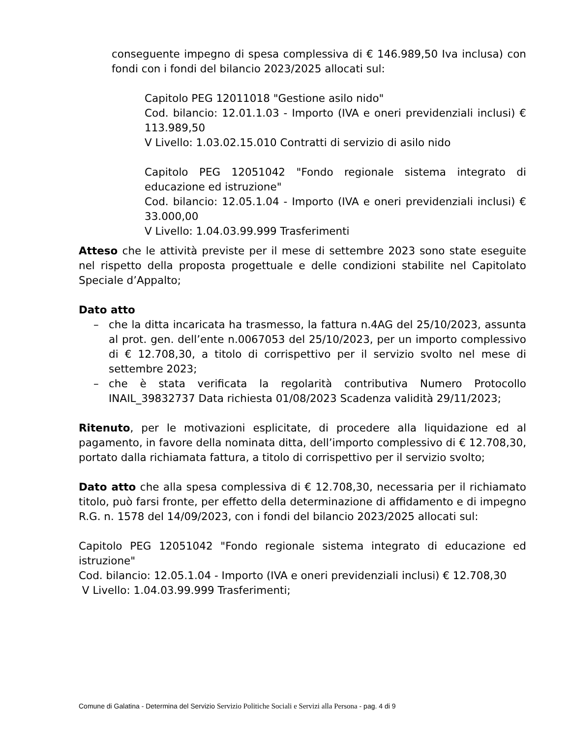conseguente impegno di spesa complessiva di € 146.989,50 Iva inclusa) con fondi con i fondi del bilancio 2023/2025 allocati sul:
Capitolo PEG 12011018 "Gestione asilo nido"
Cod. bilancio: 12.01.1.03 - Importo (IVA e oneri previdenziali inclusi) € 113.989,50
V Livello: 1.03.02.15.010 Contratti di servizio di asilo nido
Capitolo PEG 12051042 "Fondo regionale sistema integrato di educazione ed istruzione"
Cod. bilancio: 12.05.1.04 - Importo (IVA e oneri previdenziali inclusi) € 33.000,00
V Livello: 1.04.03.99.999 Trasferimenti
Atteso che le attività previste per il mese di settembre 2023 sono state eseguite nel rispetto della proposta progettuale e delle condizioni stabilite nel Capitolato Speciale d’Appalto;
Dato atto
– che la ditta incaricata ha trasmesso, la fattura n.4AG del 25/10/2023, assunta al prot. gen. dell’ente n.0067053 del 25/10/2023, per un importo complessivo di € 12.708,30, a titolo di corrispettivo per il servizio svolto nel mese di settembre 2023;
– che è stata verificata la regolarità contributiva Numero Protocollo INAIL_39832737 Data richiesta 01/08/2023 Scadenza validità 29/11/2023;
Ritenuto, per le motivazioni esplicitate, di procedere alla liquidazione ed al pagamento, in favore della nominata ditta, dell’importo complessivo di € 12.708,30, portato dalla richiamata fattura, a titolo di corrispettivo per il servizio svolto;
Dato atto che alla spesa complessiva di € 12.708,30, necessaria per il richiamato titolo, può farsi fronte, per effetto della determinazione di affidamento e di impegno R.G. n. 1578 del 14/09/2023, con i fondi del bilancio 2023/2025 allocati sul:
Capitolo PEG 12051042 "Fondo regionale sistema integrato di educazione ed istruzione"
Cod. bilancio: 12.05.1.04 - Importo (IVA e oneri previdenziali inclusi) € 12.708,30
V Livello: 1.04.03.99.999 Trasferimenti;
Comune di Galatina - Determina del Servizio Servizio Politiche Sociali e Servizi alla Persona - pag. 4 di 9